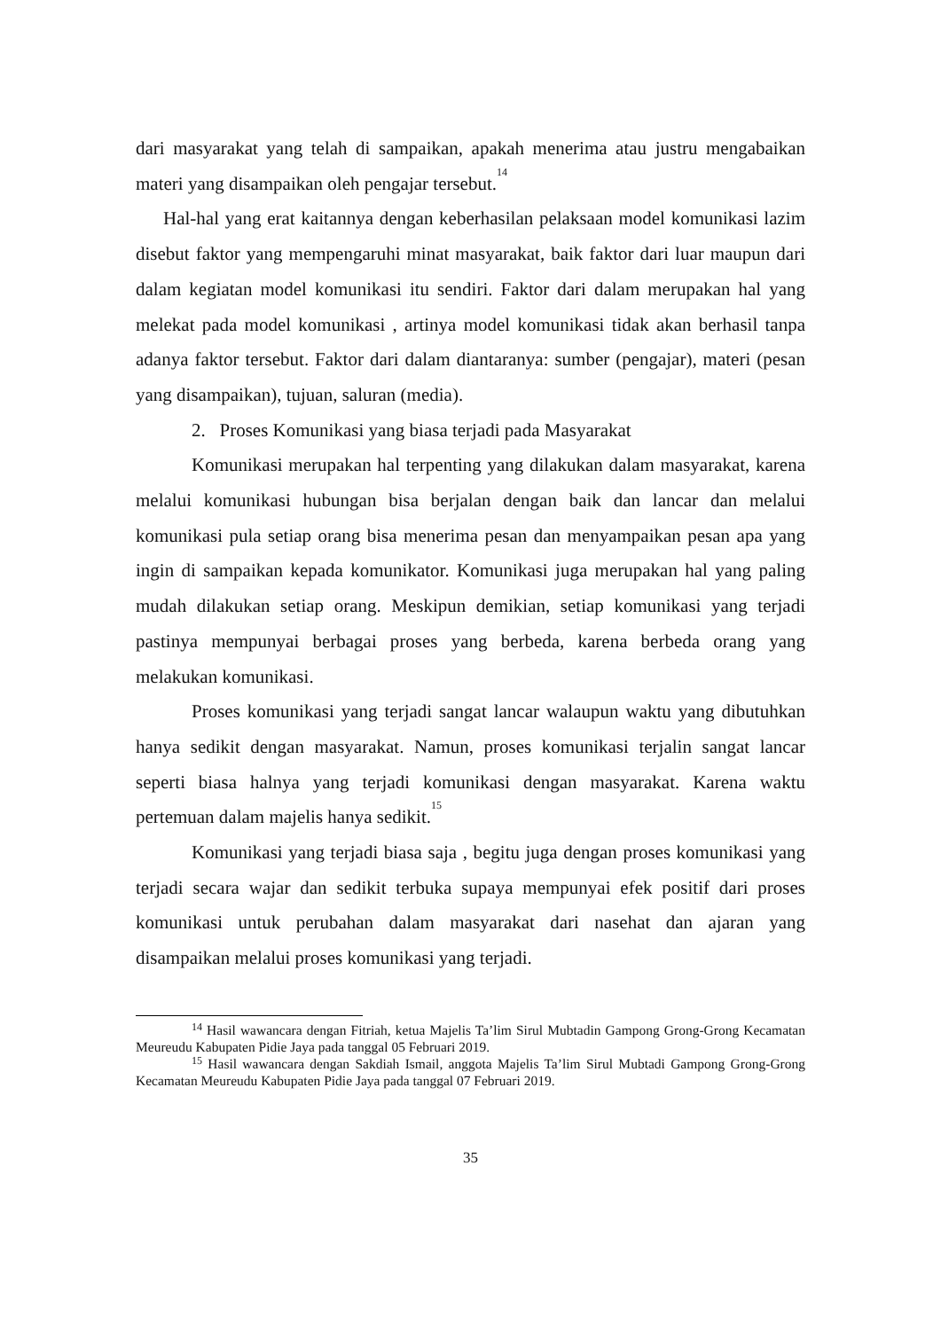dari masyarakat yang telah di sampaikan, apakah menerima atau justru mengabaikan materi yang disampaikan oleh pengajar tersebut.<sup>14</sup>
Hal-hal yang erat kaitannya dengan keberhasilan pelaksaan model komunikasi lazim disebut faktor yang mempengaruhi minat masyarakat, baik faktor dari luar maupun dari dalam kegiatan model komunikasi itu sendiri. Faktor dari dalam merupakan hal yang melekat pada model komunikasi , artinya model komunikasi tidak akan berhasil tanpa adanya faktor tersebut. Faktor dari dalam diantaranya: sumber (pengajar), materi (pesan yang disampaikan), tujuan, saluran (media).
2. Proses Komunikasi yang biasa terjadi pada Masyarakat
Komunikasi merupakan hal terpenting yang dilakukan dalam masyarakat, karena melalui komunikasi hubungan bisa berjalan dengan baik dan lancar dan melalui komunikasi pula setiap orang bisa menerima pesan dan menyampaikan pesan apa yang ingin di sampaikan kepada komunikator. Komunikasi juga merupakan hal yang paling mudah dilakukan setiap orang. Meskipun demikian, setiap komunikasi yang terjadi pastinya mempunyai berbagai proses yang berbeda, karena berbeda orang yang melakukan komunikasi.
Proses komunikasi yang terjadi sangat lancar walaupun waktu yang dibutuhkan hanya sedikit dengan masyarakat. Namun, proses komunikasi terjalin sangat lancar seperti biasa halnya yang terjadi komunikasi dengan masyarakat. Karena waktu pertemuan dalam majelis hanya sedikit.<sup>15</sup>
Komunikasi yang terjadi biasa saja , begitu juga dengan proses komunikasi yang terjadi secara wajar dan sedikit terbuka supaya mempunyai efek positif dari proses komunikasi untuk perubahan dalam masyarakat dari nasehat dan ajaran yang disampaikan melalui proses komunikasi yang terjadi.
<sup>14</sup> Hasil wawancara dengan Fitriah, ketua Majelis Ta’lim Sirul Mubtadin Gampong Grong-Grong Kecamatan Meureudu Kabupaten Pidie Jaya pada tanggal 05 Februari 2019.
<sup>15</sup> Hasil wawancara dengan Sakdiah Ismail, anggota Majelis Ta’lim Sirul Mubtadi Gampong Grong-Grong Kecamatan Meureudu Kabupaten Pidie Jaya pada tanggal 07 Februari 2019.
35